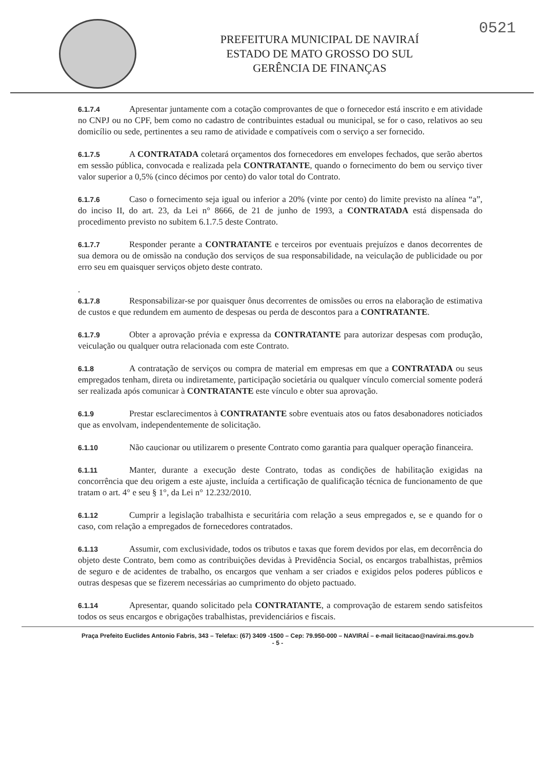PREFEITURA MUNICIPAL DE NAVIRAÍ
ESTADO DE MATO GROSSO DO SUL
GERÊNCIA DE FINANÇAS
0521
6.1.7.4 Apresentar juntamente com a cotação comprovantes de que o fornecedor está inscrito e em atividade no CNPJ ou no CPF, bem como no cadastro de contribuintes estadual ou municipal, se for o caso, relativos ao seu domicílio ou sede, pertinentes a seu ramo de atividade e compatíveis com o serviço a ser fornecido.
6.1.7.5 A CONTRATADA coletará orçamentos dos fornecedores em envelopes fechados, que serão abertos em sessão pública, convocada e realizada pela CONTRATANTE, quando o fornecimento do bem ou serviço tiver valor superior a 0,5% (cinco décimos por cento) do valor total do Contrato.
6.1.7.6 Caso o fornecimento seja igual ou inferior a 20% (vinte por cento) do limite previsto na alínea “a”, do inciso II, do art. 23, da Lei n° 8666, de 21 de junho de 1993, a CONTRATADA está dispensada do procedimento previsto no subitem 6.1.7.5 deste Contrato.
6.1.7.7 Responder perante a CONTRATANTE e terceiros por eventuais prejuízos e danos decorrentes de sua demora ou de omissão na condução dos serviços de sua responsabilidade, na veiculação de publicidade ou por erro seu em quaisquer serviços objeto deste contrato.
.
6.1.7.8 Responsabilizar-se por quaisquer ônus decorrentes de omissões ou erros na elaboração de estimativa de custos e que redundem em aumento de despesas ou perda de descontos para a CONTRATANTE.
6.1.7.9 Obter a aprovação prévia e expressa da CONTRATANTE para autorizar despesas com produção, veiculação ou qualquer outra relacionada com este Contrato.
6.1.8 A contratação de serviços ou compra de material em empresas em que a CONTRATADA ou seus empregados tenham, direta ou indiretamente, participação societária ou qualquer vínculo comercial somente poderá ser realizada após comunicar à CONTRATANTE este vínculo e obter sua aprovação.
6.1.9 Prestar esclarecimentos à CONTRATANTE sobre eventuais atos ou fatos desabonadores noticiados que as envolvam, independentemente de solicitação.
6.1.10 Não caucionar ou utilizarem o presente Contrato como garantia para qualquer operação financeira.
6.1.11 Manter, durante a execução deste Contrato, todas as condições de habilitação exigidas na concorrência que deu origem a este ajuste, incluída a certificação de qualificação técnica de funcionamento de que tratam o art. 4° e seu § 1°, da Lei n° 12.232/2010.
6.1.12 Cumprir a legislação trabalhista e securitária com relação a seus empregados e, se e quando for o caso, com relação a empregados de fornecedores contratados.
6.1.13 Assumir, com exclusividade, todos os tributos e taxas que forem devidos por elas, em decorrência do objeto deste Contrato, bem como as contribuições devidas à Previdência Social, os encargos trabalhistas, prêmios de seguro e de acidentes de trabalho, os encargos que venham a ser criados e exigidos pelos poderes públicos e outras despesas que se fizerem necessárias ao cumprimento do objeto pactuado.
6.1.14 Apresentar, quando solicitado pela CONTRATANTE, a comprovação de estarem sendo satisfeitos todos os seus encargos e obrigações trabalhistas, previdenciários e fiscais.
Praça Prefeito Euclides Antonio Fabris, 343 – Telefax: (67) 3409 -1500 – Cep: 79.950-000 – NAVIRAÍ – e-mail licitacao@navirai.ms.gov.b
- 5 -